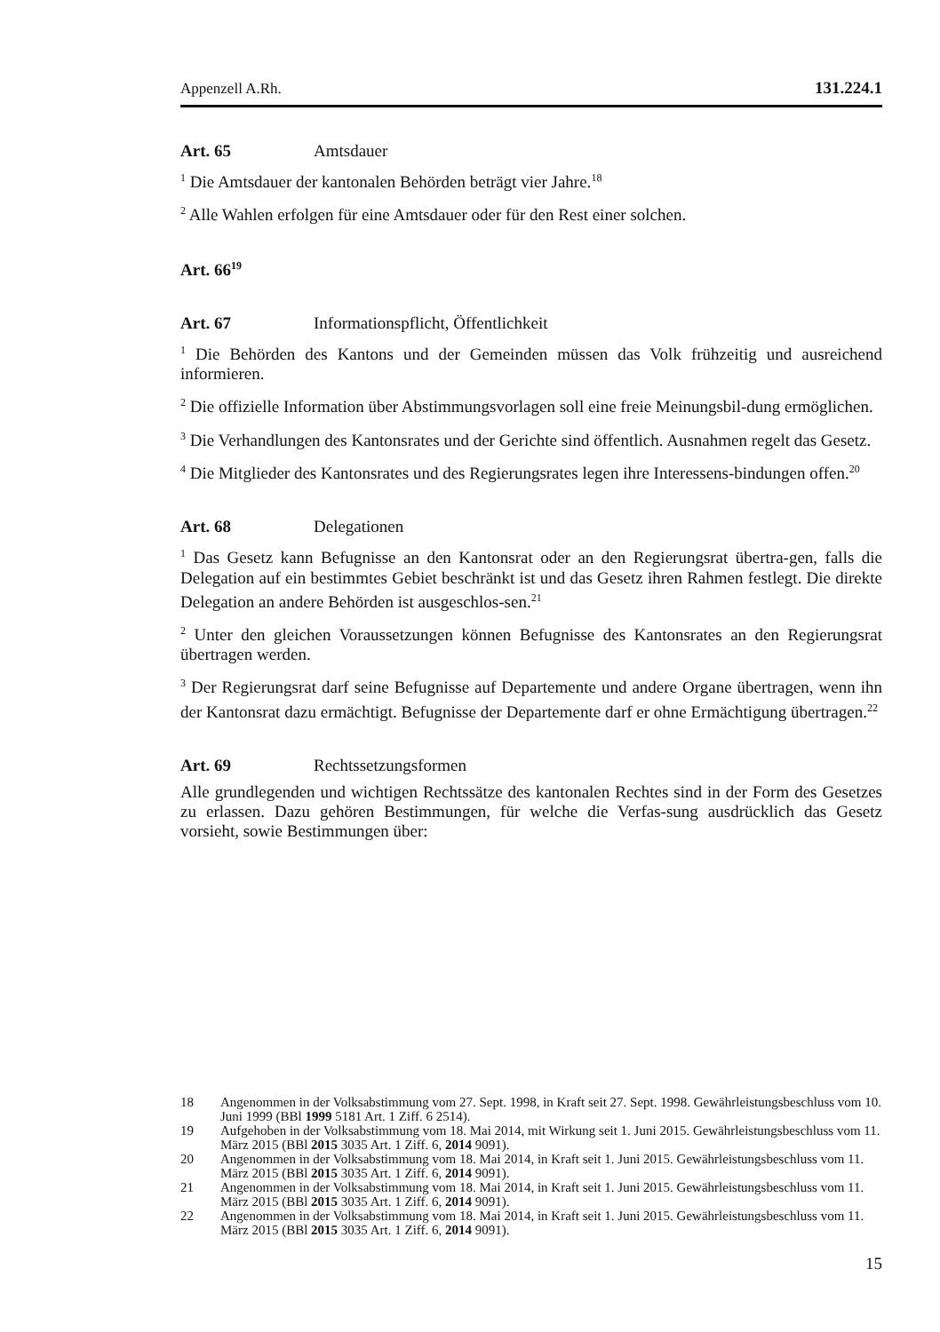Appenzell A.Rh. 131.224.1
Art. 65 Amtsdauer
<sup>1</sup> Die Amtsdauer der kantonalen Behörden beträgt vier Jahre.<sup>18</sup>
<sup>2</sup> Alle Wahlen erfolgen für eine Amtsdauer oder für den Rest einer solchen.
Art. 66<sup>19</sup>
Art. 67 Informationspflicht, Öffentlichkeit
<sup>1</sup> Die Behörden des Kantons und der Gemeinden müssen das Volk frühzeitig und ausreichend informieren.
<sup>2</sup> Die offizielle Information über Abstimmungsvorlagen soll eine freie Meinungsbil-dung ermöglichen.
<sup>3</sup> Die Verhandlungen des Kantonsrates und der Gerichte sind öffentlich. Ausnahmen regelt das Gesetz.
<sup>4</sup> Die Mitglieder des Kantonsrates und des Regierungsrates legen ihre Interessens-bindungen offen.<sup>20</sup>
Art. 68 Delegationen
<sup>1</sup> Das Gesetz kann Befugnisse an den Kantonsrat oder an den Regierungsrat übertra-gen, falls die Delegation auf ein bestimmtes Gebiet beschränkt ist und das Gesetz ihren Rahmen festlegt. Die direkte Delegation an andere Behörden ist ausgeschlos-sen.<sup>21</sup>
<sup>2</sup> Unter den gleichen Voraussetzungen können Befugnisse des Kantonsrates an den Regierungsrat übertragen werden.
<sup>3</sup> Der Regierungsrat darf seine Befugnisse auf Departemente und andere Organe übertragen, wenn ihn der Kantonsrat dazu ermächtigt. Befugnisse der Departemente darf er ohne Ermächtigung übertragen.<sup>22</sup>
Art. 69 Rechtssetzungsformen
Alle grundlegenden und wichtigen Rechtssätze des kantonalen Rechtes sind in der Form des Gesetzes zu erlassen. Dazu gehören Bestimmungen, für welche die Verfas-sung ausdrücklich das Gesetz vorsieht, sowie Bestimmungen über:
18 Angenommen in der Volksabstimmung vom 27. Sept. 1998, in Kraft seit 27. Sept. 1998. Gewährleistungsbeschluss vom 10. Juni 1999 (BBl 1999 5181 Art. 1 Ziff. 6 2514).
19 Aufgehoben in der Volksabstimmung vom 18. Mai 2014, mit Wirkung seit 1. Juni 2015. Gewährleistungsbeschluss vom 11. März 2015 (BBl 2015 3035 Art. 1 Ziff. 6, 2014 9091).
20 Angenommen in der Volksabstimmung vom 18. Mai 2014, in Kraft seit 1. Juni 2015. Gewährleistungsbeschluss vom 11. März 2015 (BBl 2015 3035 Art. 1 Ziff. 6, 2014 9091).
21 Angenommen in der Volksabstimmung vom 18. Mai 2014, in Kraft seit 1. Juni 2015. Gewährleistungsbeschluss vom 11. März 2015 (BBl 2015 3035 Art. 1 Ziff. 6, 2014 9091).
22 Angenommen in der Volksabstimmung vom 18. Mai 2014, in Kraft seit 1. Juni 2015. Gewährleistungsbeschluss vom 11. März 2015 (BBl 2015 3035 Art. 1 Ziff. 6, 2014 9091).
15